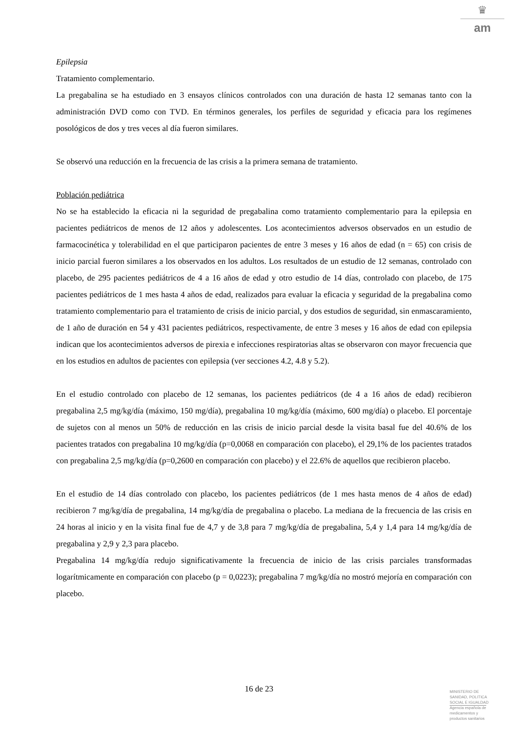♛
am
Epilepsia
Tratamiento complementario.
La pregabalina se ha estudiado en 3 ensayos clínicos controlados con una duración de hasta 12 semanas tanto con la administración DVD como con TVD. En términos generales, los perfiles de seguridad y eficacia para los regímenes posológicos de dos y tres veces al día fueron similares.
Se observó una reducción en la frecuencia de las crisis a la primera semana de tratamiento.
Población pediátrica
No se ha establecido la eficacia ni la seguridad de pregabalina como tratamiento complementario para la epilepsia en pacientes pediátricos de menos de 12 años y adolescentes. Los acontecimientos adversos observados en un estudio de farmacocinética y tolerabilidad en el que participaron pacientes de entre 3 meses y 16 años de edad (n = 65) con crisis de inicio parcial fueron similares a los observados en los adultos. Los resultados de un estudio de 12 semanas, controlado con placebo, de 295 pacientes pediátricos de 4 a 16 años de edad y otro estudio de 14 días, controlado con placebo, de 175 pacientes pediátricos de 1 mes hasta 4 años de edad, realizados para evaluar la eficacia y seguridad de la pregabalina como tratamiento complementario para el tratamiento de crisis de inicio parcial, y dos estudios de seguridad, sin enmascaramiento, de 1 año de duración en 54 y 431 pacientes pediátricos, respectivamente, de entre 3 meses y 16 años de edad con epilepsia indican que los acontecimientos adversos de pirexia e infecciones respiratorias altas se observaron con mayor frecuencia que en los estudios en adultos de pacientes con epilepsia (ver secciones 4.2, 4.8 y 5.2).
En el estudio controlado con placebo de 12 semanas, los pacientes pediátricos (de 4 a 16 años de edad) recibieron pregabalina 2,5 mg/kg/día (máximo, 150 mg/día), pregabalina 10 mg/kg/día (máximo, 600 mg/día) o placebo. El porcentaje de sujetos con al menos un 50% de reducción en las crisis de inicio parcial desde la visita basal fue del 40.6% de los pacientes tratados con pregabalina 10 mg/kg/día (p=0,0068 en comparación con placebo), el 29,1% de los pacientes tratados con pregabalina 2,5 mg/kg/día (p=0,2600 en comparación con placebo) y el 22.6% de aquellos que recibieron placebo.
En el estudio de 14 días controlado con placebo, los pacientes pediátricos (de 1 mes hasta menos de 4 años de edad) recibieron 7 mg/kg/día de pregabalina, 14 mg/kg/día de pregabalina o placebo. La mediana de la frecuencia de las crisis en 24 horas al inicio y en la visita final fue de 4,7 y de 3,8 para 7 mg/kg/día de pregabalina, 5,4 y 1,4 para 14 mg/kg/día de pregabalina y 2,9 y 2,3 para placebo.
Pregabalina 14 mg/kg/día redujo significativamente la frecuencia de inicio de las crisis parciales transformadas logarítmicamente en comparación con placebo (p = 0,0223); pregabalina 7 mg/kg/día no mostró mejoría en comparación con placebo.
16 de 23
MINISTERIO DE
SANIDAD, POLITICA
SOCIAL E IGUALDAD
Agencia española de
medicamentos y
productos sanitarios